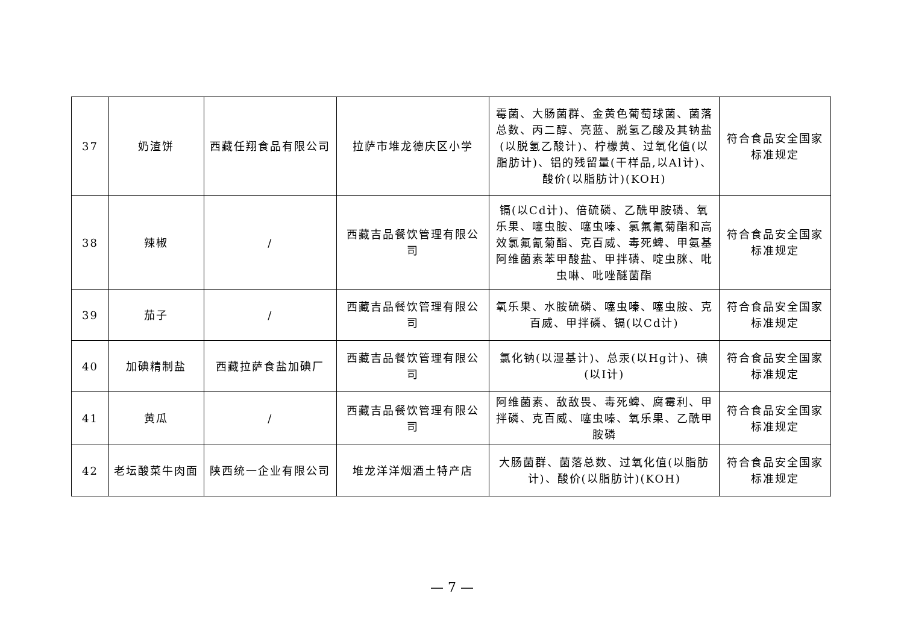| 37 | 奶渣饼 | 西藏任翔食品有限公司 | 拉萨市堆龙德庆区小学 | 霉菌、大肠菌群、金黄色葡萄球菌、菌落总数、丙二醇、亮蓝、脱氢乙酸及其钠盐(以脱氢乙酸计)、柠檬黄、过氧化值(以脂肪计)、铝的残留量(干样品,以Al计)、酸价(以脂肪计)(KOH) | 符合食品安全国家标准规定 |
| 38 | 辣椒 | / | 西藏吉品餐饮管理有限公司 | 镉(以Cd计)、倍硫磷、乙酰甲胺磷、氧乐果、噻虫胺、噻虫嗪、氯氟氰菊酯和高效氯氟氰菊酯、克百威、毒死蜱、甲氨基阿维菌素苯甲酸盐、甲拌磷、啶虫脒、吡虫啉、吡唑醚菌酯 | 符合食品安全国家标准规定 |
| 39 | 茄子 | / | 西藏吉品餐饮管理有限公司 | 氧乐果、水胺硫磷、噻虫嗪、噻虫胺、克百威、甲拌磷、镉(以Cd计) | 符合食品安全国家标准规定 |
| 40 | 加碘精制盐 | 西藏拉萨食盐加碘厂 | 西藏吉品餐饮管理有限公司 | 氯化钠(以湿基计)、总汞(以Hg计)、碘(以I计) | 符合食品安全国家标准规定 |
| 41 | 黄瓜 | / | 西藏吉品餐饮管理有限公司 | 阿维菌素、敌敌畏、毒死蜱、腐霉利、甲拌磷、克百威、噻虫嗪、氧乐果、乙酰甲胺磷 | 符合食品安全国家标准规定 |
| 42 | 老坛酸菜牛肉面 | 陕西统一企业有限公司 | 堆龙洋洋烟酒土特产店 | 大肠菌群、菌落总数、过氧化值(以脂肪计)、酸价(以脂肪计)(KOH) | 符合食品安全国家标准规定 |
— 7 —